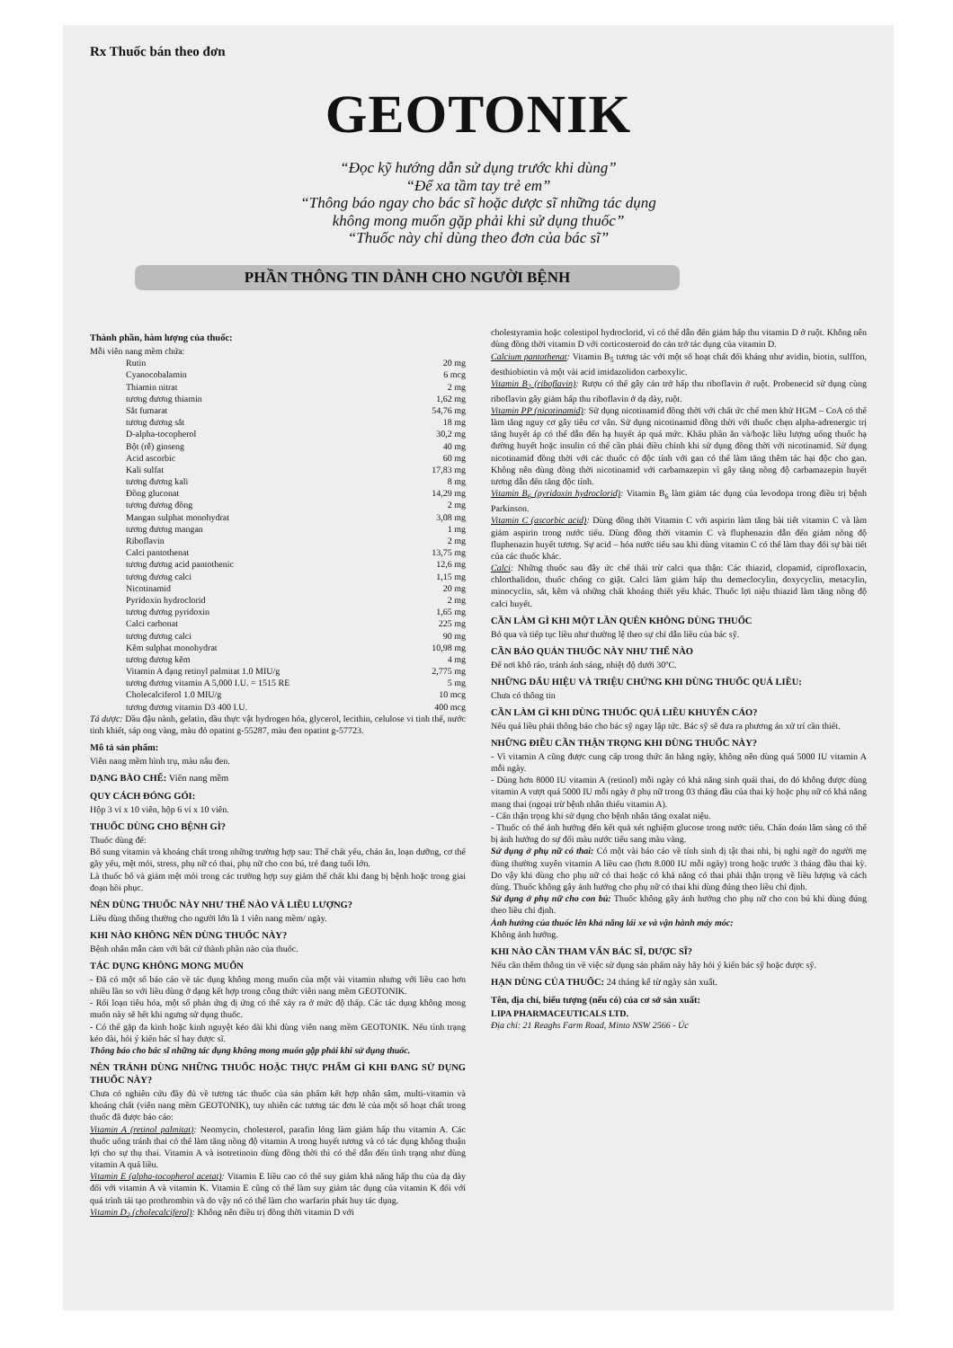Rx Thuốc bán theo đơn
GEOTONIK
“Đọc kỹ hướng dẫn sử dụng trước khi dùng”
“Để xa tầm tay trẻ em”
“Thông báo ngay cho bác sĩ hoặc dược sĩ những tác dụng
không mong muốn gặp phải khi sử dụng thuốc”
“Thuốc này chỉ dùng theo đơn của bác sĩ”
PHẦN THÔNG TIN DÀNH CHO NGƯỜI BỆNH
Thành phần, hàm lượng của thuốc:
Mỗi viên nang mềm chứa:
| Rutin | 20 mg |
| Cyanocobalamin | 6 mcg |
| Thiamin nitrat | 2 mg |
| tương đương thiamin | 1,62 mg |
| Sắt fumarat | 54,76 mg |
| tương đương sắt | 18 mg |
| D-alpha-tocopherol | 30,2 mg |
| Bột (rễ) ginseng | 40 mg |
| Acid ascorbic | 60 mg |
| Kali sulfat | 17,83 mg |
| tương đương kali | 8 mg |
| Đồng gluconat | 14,29 mg |
| tương đương đồng | 2 mg |
| Mangan sulphat monohydrat | 3,08 mg |
| tương đương mangan | 1 mg |
| Riboflavin | 2 mg |
| Calci pantothenat | 13,75 mg |
| tương đương acid pantothenic | 12,6 mg |
| tương đương calci | 1,15 mg |
| Nicotinamid | 20 mg |
| Pyridoxin hydroclorid | 2 mg |
| tương đương pyridoxin | 1,65 mg |
| Calci carbonat | 225 mg |
| tương đương calci | 90 mg |
| Kẽm sulphat monohydrat | 10,98 mg |
| tương đương kẽm | 4 mg |
| Vitamin A dạng retinyl palmitat 1.0 MIU/g | 2,775 mg |
| tương đương vitamin A 5,000 I.U. = 1515 RE | 5 mg |
| Cholecalciferol 1.0 MIU/g | 10 mcg |
| tương đương vitamin D3 400 I.U. | 400 mcg |
Tá dược: Dầu đậu nành, gelatin, dầu thực vật hydrogen hóa, glycerol, lecithin, celulose vi tinh thể, nước tinh khiết, sáp ong vàng, màu đỏ opatint g-55287, màu đen opatint g-57723.
Mô tả sản phẩm:
Viên nang mềm hình trụ, màu nâu đen.
DẠNG BÀO CHẾ: Viên nang mềm
QUY CÁCH ĐÓNG GÓI:
Hộp 3 vỉ x 10 viên, hộp 6 vỉ x 10 viên.
THUỐC DÙNG CHO BỆNH GÌ?
Thuốc dùng để:
Bổ sung vitamin và khoáng chất trong những trường hợp sau: Thể chất yếu, chán ăn, loạn dưỡng, cơ thể gầy yếu, mệt mỏi, stress, phụ nữ có thai, phụ nữ cho con bú, trẻ đang tuổi lớn.
Là thuốc bổ và giảm mệt mỏi trong các trường hợp suy giảm thể chất khi đang bị bệnh hoặc trong giai đoạn hồi phục.
NÊN DÙNG THUỐC NÀY NHƯ THẾ NÀO VÀ LIỀU LƯỢNG?
Liều dùng thông thường cho người lớn là 1 viên nang mềm/ ngày.
KHI NÀO KHÔNG NÊN DÙNG THUỐC NÀY?
Bệnh nhân mẫn cảm với bất cứ thành phần nào của thuốc.
TÁC DỤNG KHÔNG MONG MUỐN
- Đã có một số báo cáo về tác dụng không mong muốn của một vài vitamin nhưng với liều cao hơn nhiều lần so với liều dùng ở dạng kết hợp trong công thức viên nang mềm GEOTONIK.
- Rối loạn tiêu hóa, một số phản ứng dị ứng có thể xảy ra ở mức độ thấp. Các tác dụng không mong muốn này sẽ hết khi ngưng sử dụng thuốc.
- Có thể gặp đa kinh hoặc kinh nguyệt kéo dài khi dùng viên nang mềm GEOTONIK. Nếu tình trạng kéo dài, hỏi ý kiến bác sĩ hay dược sĩ.
Thông báo cho bác sĩ những tác dụng không mong muốn gặp phải khi sử dụng thuốc.
NÊN TRÁNH DÙNG NHỮNG THUỐC HOẶC THỰC PHẨM GÌ KHI ĐANG SỬ DỤNG THUỐC NÀY?
Chưa có nghiên cứu đầy đủ về tương tác thuốc của sản phẩm kết hợp nhân sâm, multi-vitamin và khoáng chất (viên nang mềm GEOTONIK), tuy nhiên các tương tác đơn lẻ của một số hoạt chất trong thuốc đã được báo cáo:
Vitamin A (retinol palmitat): Neomycin, cholesterol, parafin lỏng làm giảm hấp thu vitamin A. Các thuốc uống tránh thai có thể làm tăng nồng độ vitamin A trong huyết tương và có tác dụng không thuận lợi cho sự thụ thai. Vitamin A và isotretinoin dùng đồng thời thì có thể dẫn đến tình trạng như dùng vitamin A quá liều.
Vitamin E (alpha-tocopherol acetat): Vitamin E liều cao có thể suy giảm khả năng hấp thu của dạ dày đối với vitamin A và vitamin K. Vitamin E cũng có thể làm suy giảm tác dụng của vitamin K đối với quá trình tái tạo prothrombin và do vậy nó có thể làm cho warfarin phát huy tác dụng.
Vitamin D<sub>3</sub> (cholecalciferol): Không nên điều trị đồng thời vitamin D với
cholestyramin hoặc colestipol hydroclorid, vì có thể dẫn đến giảm hấp thu vitamin D ở ruột. Không nên dùng đồng thời vitamin D với corticosteroid do cản trở tác dụng của vitamin D.
Calcium pantothenat: Vitamin B<sub>5</sub> tương tác với một số hoạt chất đối kháng như avidin, biotin, sulffon, desthiobiotin và một vài acid imidazolidon carboxylic.
Vitamin B<sub>2</sub> (riboflavin): Rượu có thể gây cản trở hấp thu riboflavin ở ruột. Probenecid sử dụng cùng riboflavin gây giảm hấp thu riboflavin ở dạ dày, ruột.
Vitamin PP (nicotinamid): Sử dụng nicotinamid đồng thời với chất ức chế men khử HGM – CoA có thể làm tăng nguy cơ gây tiêu cơ vân. Sử dụng nicotinamid đồng thời với thuốc chẹn alpha-adrenergic trị tăng huyết áp có thể dẫn đến hạ huyết áp quá mức. Khẩu phần ăn và/hoặc liều lượng uống thuốc hạ đường huyết hoặc insulin có thể cần phải điều chỉnh khi sử dụng đồng thời với nicotinamid. Sử dụng nicotinamid đồng thời với các thuốc có độc tính với gan có thể làm tăng thêm tác hại độc cho gan. Không nên dùng đồng thời nicotinamid với carbamazepin vì gây tăng nồng độ carbamazepin huyết tương dẫn đến tăng độc tính.
Vitamin B<sub>6</sub> (pyridoxin hydroclorid): Vitamin B<sub>6</sub> làm giảm tác dụng của levodopa trong điều trị bệnh Parkinson.
Vitamin C (ascorbic acid): Dùng đồng thời Vitamin C với aspirin làm tăng bài tiết vitamin C và làm giảm aspirin trong nước tiểu. Dùng đồng thời vitamin C và fluphenazin dẫn đến giảm nồng độ fluphenazin huyết tương. Sự acid – hóa nước tiểu sau khi dùng vitamin C có thể làm thay đổi sự bài tiết của các thuốc khác.
Calci: Những thuốc sau đây ức chế thải trừ calci qua thận: Các thiazid, clopamid, ciprofloxacin, chlorthalidon, thuốc chống co giật. Calci làm giảm hấp thu demeclocylin, doxycyclin, metacylin, minocyclin, sắt, kẽm và những chất khoáng thiết yếu khác. Thuốc lợi niệu thiazid làm tăng nồng độ calci huyết.
CẦN LÀM GÌ KHI MỘT LẦN QUÊN KHÔNG DÙNG THUỐC
Bỏ qua và tiếp tục liều như thường lệ theo sự chỉ dẫn liều của bác sỹ.
CẦN BẢO QUẢN THUỐC NÀY NHƯ THẾ NÀO
Để nơi khô ráo, tránh ánh sáng, nhiệt độ dưới 30ºC.
NHỮNG DẤU HIỆU VÀ TRIỆU CHỨNG KHI DÙNG THUỐC QUÁ LIỀU:
Chưa có thông tin
CẦN LÀM GÌ KHI DÙNG THUỐC QUÁ LIỀU KHUYẾN CÁO?
Nếu quá liều phải thông báo cho bác sỹ ngay lập tức. Bác sỹ sẽ đưa ra phương án xử trí cần thiết.
NHỮNG ĐIỀU CẦN THẬN TRỌNG KHI DÙNG THUỐC NÀY?
- Vì vitamin A cũng được cung cấp trong thức ăn hằng ngày, không nên dùng quá 5000 IU vitamin A mỗi ngày.
- Dùng hơn 8000 IU vitamin A (retinol) mỗi ngày có khả năng sinh quái thai, do đó không được dùng vitamin A vượt quá 5000 IU mỗi ngày ở phụ nữ trong 03 tháng đầu của thai kỳ hoặc phụ nữ có khả năng mang thai (ngoại trừ bệnh nhân thiếu vitamin A).
- Cẩn thận trọng khi sử dụng cho bệnh nhân tăng oxalat niệu.
- Thuốc có thể ảnh hưởng đến kết quả xét nghiệm glucose trong nước tiểu. Chẩn đoán lâm sàng có thể bị ảnh hưởng do sự đổi màu nước tiểu sang màu vàng.
Sử dụng ở phụ nữ có thai: Có một vài báo cáo về tính sinh dị tật thai nhi, bị nghi ngờ do người mẹ dùng thường xuyên vitamin A liều cao (hơn 8.000 IU mỗi ngày) trong hoặc trước 3 tháng đầu thai kỳ. Do vậy khi dùng cho phụ nữ có thai hoặc có khả năng có thai phải thận trọng về liều lượng và cách dùng. Thuốc không gây ảnh hưởng cho phụ nữ có thai khi dùng đúng theo liều chỉ định.
Sử dụng ở phụ nữ cho con bú: Thuốc không gây ảnh hưởng cho phụ nữ cho con bú khi dùng đúng theo liều chỉ định.
Ảnh hưởng của thuốc lên khả năng lái xe và vận hành máy móc:
Không ảnh hưởng.
KHI NÀO CẦN THAM VẤN BÁC SĨ, DƯỢC SĨ?
Nếu cần thêm thông tin về việc sử dụng sản phẩm này hãy hỏi ý kiến bác sỹ hoặc dược sỹ.
HẠN DÙNG CỦA THUỐC: 24 tháng kể từ ngày sản xuất.
Tên, địa chỉ, biểu tượng (nếu có) của cơ sở sản xuất:
LIPA PHARMACEUTICALS LTD.
Địa chỉ: 21 Reaghs Farm Road, Minto NSW 2566 - Úc